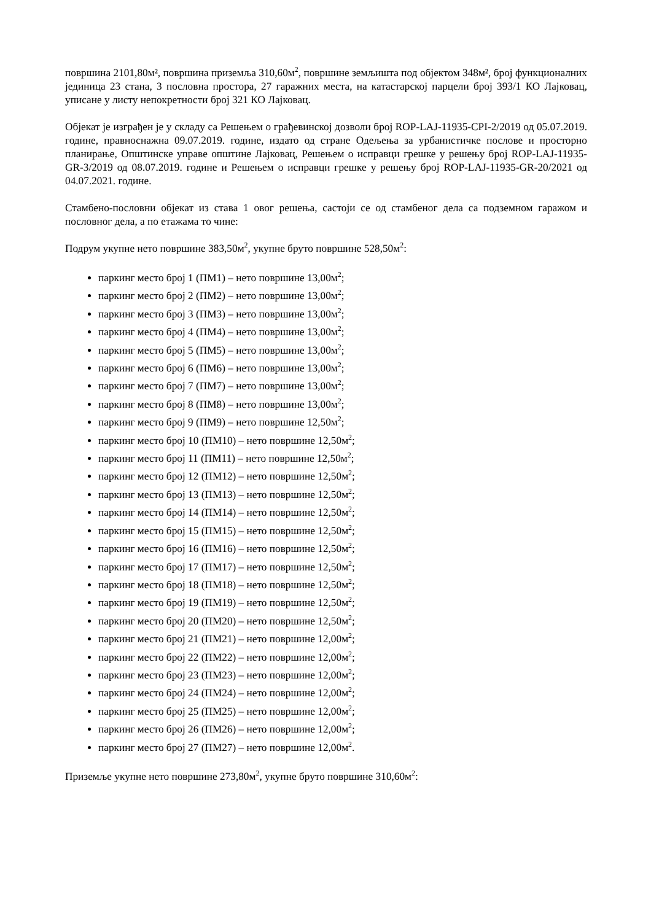површина 2101,80м², површина приземља 310,60м<sup>2</sup>, површине земљишта под објектом 348м², број функционалних јединица 23 стана, 3 пословна простора, 27 гаражних места, на катастарској парцели број 393/1 КО Лајковац, уписане у листу непокретности број 321 КО Лајковац.
Објекат је изграђен је у складу са Решењем о грађевинској дозволи број ROP-LAJ-11935-CPI-2/2019 од 05.07.2019. године, правноснажна 09.07.2019. године, издато од стране Одељења за урбанистичке послове и просторно планирање, Општинске управе општине Лајковац, Решењем о исправци грешке у решењу број ROP-LAJ-11935-GR-3/2019 од 08.07.2019. године и Решењем о исправци грешке у решењу број ROP-LAJ-11935-GR-20/2021 од 04.07.2021. године.
Стамбено-пословни објекат из става 1 овог решења, састоји се од стамбеног дела са подземном гаражом и пословног дела, а по етажама то чине:
Подрум укупне нето површине 383,50м<sup>2</sup>, укупне бруто површине 528,50м<sup>2</sup>:
паркинг место број 1 (ПМ1) – нето површине 13,00м<sup>2</sup>;
паркинг место број 2 (ПМ2) – нето површине 13,00м<sup>2</sup>;
паркинг место број 3 (ПМ3) – нето површине 13,00м<sup>2</sup>;
паркинг место број 4 (ПМ4) – нето површине 13,00м<sup>2</sup>;
паркинг место број 5 (ПМ5) – нето површине 13,00м<sup>2</sup>;
паркинг место број 6 (ПМ6) – нето површине 13,00м<sup>2</sup>;
паркинг место број 7 (ПМ7) – нето површине 13,00м<sup>2</sup>;
паркинг место број 8 (ПМ8) – нето површине 13,00м<sup>2</sup>;
паркинг место број 9 (ПМ9) – нето површине 12,50м<sup>2</sup>;
паркинг место број 10 (ПМ10) – нето површине 12,50м<sup>2</sup>;
паркинг место број 11 (ПМ11) – нето површине 12,50м<sup>2</sup>;
паркинг место број 12 (ПМ12) – нето површине 12,50м<sup>2</sup>;
паркинг место број 13 (ПМ13) – нето површине 12,50м<sup>2</sup>;
паркинг место број 14 (ПМ14) – нето површине 12,50м<sup>2</sup>;
паркинг место број 15 (ПМ15) – нето површине 12,50м<sup>2</sup>;
паркинг место број 16 (ПМ16) – нето површине 12,50м<sup>2</sup>;
паркинг место број 17 (ПМ17) – нето површине 12,50м<sup>2</sup>;
паркинг место број 18 (ПМ18) – нето површине 12,50м<sup>2</sup>;
паркинг место број 19 (ПМ19) – нето површине 12,50м<sup>2</sup>;
паркинг место број 20 (ПМ20) – нето површине 12,50м<sup>2</sup>;
паркинг место број 21 (ПМ21) – нето површине 12,00м<sup>2</sup>;
паркинг место број 22 (ПМ22) – нето површине 12,00м<sup>2</sup>;
паркинг место број 23 (ПМ23) – нето површине 12,00м<sup>2</sup>;
паркинг место број 24 (ПМ24) – нето површине 12,00м<sup>2</sup>;
паркинг место број 25 (ПМ25) – нето површине 12,00м<sup>2</sup>;
паркинг место број 26 (ПМ26) – нето површине 12,00м<sup>2</sup>;
паркинг место број 27 (ПМ27) – нето површине 12,00м<sup>2</sup>.
Приземље укупне нето површине 273,80м<sup>2</sup>, укупне бруто површине 310,60м<sup>2</sup>: